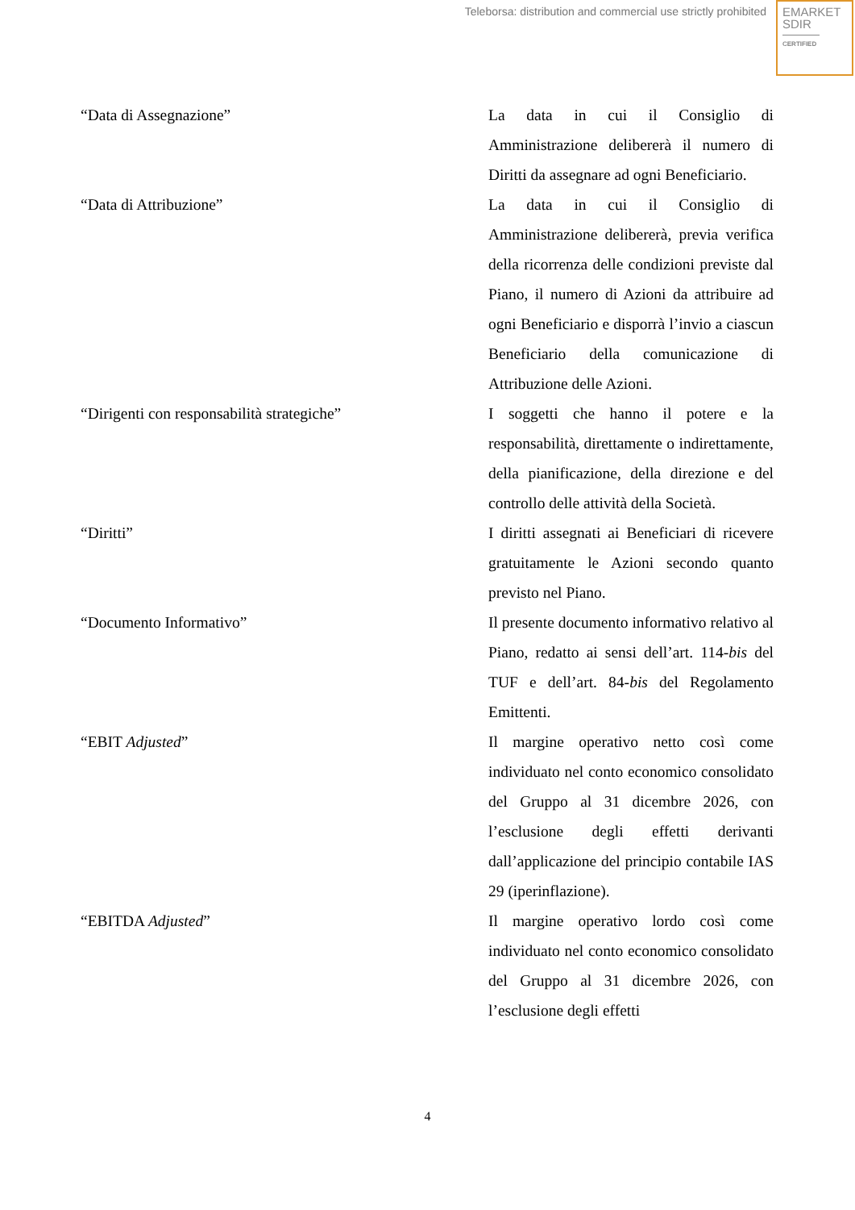Teleborsa: distribution and commercial use strictly prohibited
EMARKET
SDIR
CERTIFIED
“Data di Assegnazione” La data in cui il Consiglio di Amministrazione delibererà il numero di Diritti da assegnare ad ogni Beneficiario.
“Data di Attribuzione” La data in cui il Consiglio di Amministrazione delibererà, previa verifica della ricorrenza delle condizioni previste dal Piano, il numero di Azioni da attribuire ad ogni Beneficiario e disporrà l’invio a ciascun Beneficiario della comunicazione di Attribuzione delle Azioni.
“Dirigenti con responsabilità strategiche” I soggetti che hanno il potere e la responsabilità, direttamente o indirettamente, della pianificazione, della direzione e del controllo delle attività della Società.
“Diritti” I diritti assegnati ai Beneficiari di ricevere gratuitamente le Azioni secondo quanto previsto nel Piano.
“Documento Informativo” Il presente documento informativo relativo al Piano, redatto ai sensi dell’art. 114-bis del TUF e dell’art. 84-bis del Regolamento Emittenti.
“EBIT Adjusted” Il margine operativo netto così come individuato nel conto economico consolidato del Gruppo al 31 dicembre 2026, con l’esclusione degli effetti derivanti dall’applicazione del principio contabile IAS 29 (iperinflazione).
“EBITDA Adjusted” Il margine operativo lordo così come individuato nel conto economico consolidato del Gruppo al 31 dicembre 2026, con l’esclusione degli effetti
4